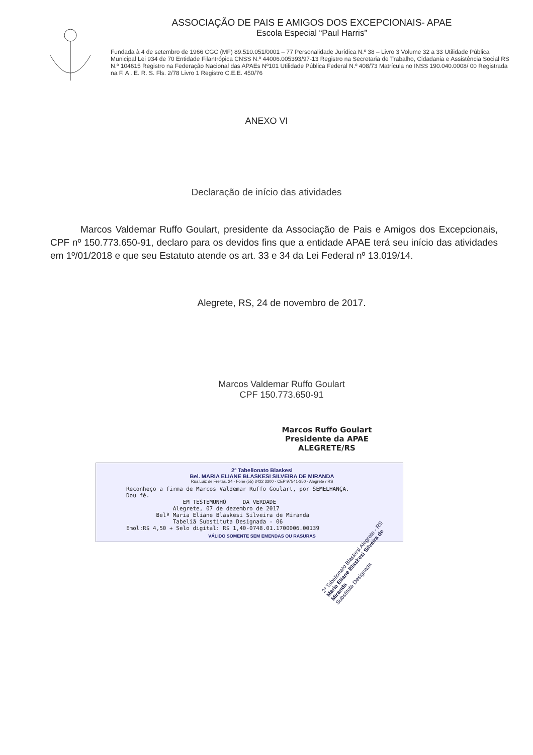ASSOCIAÇÃO DE PAIS E AMIGOS DOS EXCEPCIONAIS- APAE
Escola Especial “Paul Harris”
Fundada à 4 de setembro de 1966 CGC (MF) 89.510.051/0001 – 77 Personalidade Jurídica N.º 38 – Livro 3 Volume 32 a 33 Utilidade Pública Municipal Lei 934 de 70 Entidade Filantrópica CNSS N.º 44006.005393/97-13 Registro na Secretaria de Trabalho, Cidadania e Assistência Social RS N.º 104615 Registro na Federação Nacional das APAEs Nº101 Utilidade Pública Federal N.º 408/73 Matrícula no INSS 190.040.0008/ 00 Registrada na F. A . E. R. S. Fls. 2/78 Livro 1 Registro C.E.E. 450/76
ANEXO VI
Declaração de início das atividades
Marcos Valdemar Ruffo Goulart, presidente da Associação de Pais e Amigos dos Excepcionais, CPF nº 150.773.650-91, declaro para os devidos fins que a entidade APAE terá seu início das atividades em 1º/01/2018 e que seu Estatuto atende os art. 33 e 34 da Lei Federal nº 13.019/14.
Alegrete, RS, 24 de novembro de 2017.
Marcos Valdemar Ruffo Goulart
CPF 150.773.650-91
Marcos Ruffo Goulart
Presidente da APAE
ALEGRETE/RS
2º Tabelionato Blaskesi
Bel. MARIA ELIANE BLASKESI SILVEIRA DE MIRANDA
Rua Luiz de Freitas, 24 - Fone (55) 3422 3300 - CEP 97541-350 - Alegrete / RS
Reconheço a firma de Marcos Valdemar Ruffo Goulart, por SEMELHANÇA.
Dou fé.
                 EM TESTEMUNHO     DA VERDADE
              Alegrete, 07 de dezembro de 2017
         Belª Maria Eliane Blaskesi Silveira de Miranda
              Tabeliã Substituta Designada - 06
Emol:R$ 4,50 + Selo digital: R$ 1,40-0748.01.1700006.00139
VÁLIDO SOMENTE SEM EMENDAS OU RASURAS
2º Tabelionato Blaskesi Alegrete - RS
Maria Eliane Blaskesi Silveira de Miranda
Substituta Designada